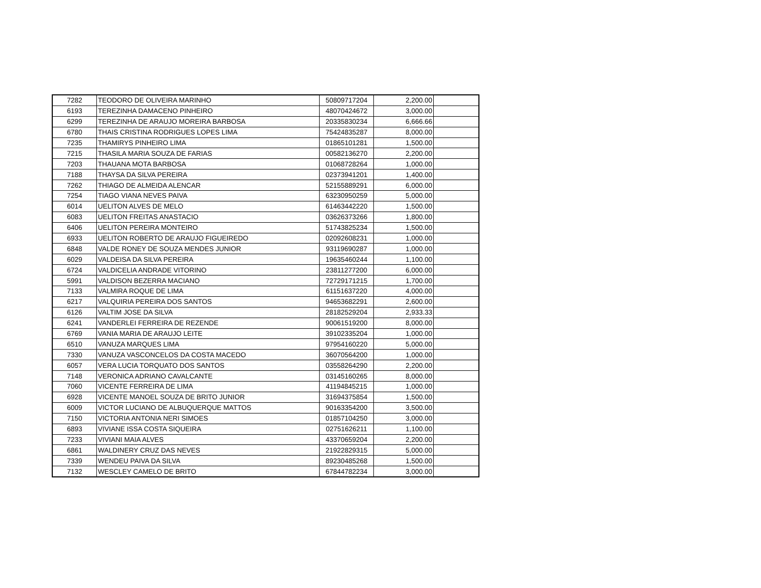| 7282 | TEODORO DE OLIVEIRA MARINHO | 50809717204 | 2,200.00 | |
| 6193 | TEREZINHA DAMACENO PINHEIRO | 48070424672 | 3,000.00 | |
| 6299 | TEREZINHA DE ARAUJO MOREIRA BARBOSA | 20335830234 | 6,666.66 | |
| 6780 | THAIS CRISTINA RODRIGUES LOPES LIMA | 75424835287 | 8,000.00 | |
| 7235 | THAMIRYS PINHEIRO LIMA | 01865101281 | 1,500.00 | |
| 7215 | THASILA MARIA SOUZA DE FARIAS | 00582136270 | 2,200.00 | |
| 7203 | THAUANA MOTA BARBOSA | 01068728264 | 1,000.00 | |
| 7188 | THAYSA DA SILVA PEREIRA | 02373941201 | 1,400.00 | |
| 7262 | THIAGO DE ALMEIDA ALENCAR | 52155889291 | 6,000.00 | |
| 7254 | TIAGO VIANA NEVES PAIVA | 63230950259 | 5,000.00 | |
| 6014 | UELITON ALVES DE MELO | 61463442220 | 1,500.00 | |
| 6083 | UELITON FREITAS ANASTACIO | 03626373266 | 1,800.00 | |
| 6406 | UELITON PEREIRA MONTEIRO | 51743825234 | 1,500.00 | |
| 6933 | UELITON ROBERTO DE ARAUJO FIGUEIREDO | 02092608231 | 1,000.00 | |
| 6848 | VALDE RONEY DE SOUZA MENDES JUNIOR | 93119690287 | 1,000.00 | |
| 6029 | VALDEISA DA SILVA PEREIRA | 19635460244 | 1,100.00 | |
| 6724 | VALDICELIA ANDRADE VITORINO | 23811277200 | 6,000.00 | |
| 5991 | VALDISON BEZERRA MACIANO | 72729171215 | 1,700.00 | |
| 7133 | VALMIRA ROQUE DE LIMA | 61151637220 | 4,000.00 | |
| 6217 | VALQUIRIA PEREIRA DOS SANTOS | 94653682291 | 2,600.00 | |
| 6126 | VALTIM JOSE DA SILVA | 28182529204 | 2,933.33 | |
| 6241 | VANDERLEI FERREIRA DE REZENDE | 90061519200 | 8,000.00 | |
| 6769 | VANIA MARIA DE ARAUJO LEITE | 39102335204 | 1,000.00 | |
| 6510 | VANUZA MARQUES LIMA | 97954160220 | 5,000.00 | |
| 7330 | VANUZA VASCONCELOS DA COSTA MACEDO | 36070564200 | 1,000.00 | |
| 6057 | VERA LUCIA TORQUATO DOS SANTOS | 03558264290 | 2,200.00 | |
| 7148 | VERONICA ADRIANO CAVALCANTE | 03145160265 | 8,000.00 | |
| 7060 | VICENTE FERREIRA DE LIMA | 41194845215 | 1,000.00 | |
| 6928 | VICENTE MANOEL SOUZA DE BRITO JUNIOR | 31694375854 | 1,500.00 | |
| 6009 | VICTOR LUCIANO DE ALBUQUERQUE MATTOS | 90163354200 | 3,500.00 | |
| 7150 | VICTORIA ANTONIA NERI SIMOES | 01857104250 | 3,000.00 | |
| 6893 | VIVIANE ISSA COSTA SIQUEIRA | 02751626211 | 1,100.00 | |
| 7233 | VIVIANI MAIA ALVES | 43370659204 | 2,200.00 | |
| 6861 | WALDINERY CRUZ DAS NEVES | 21922829315 | 5,000.00 | |
| 7339 | WENDEU PAIVA DA SILVA | 89230485268 | 1,500.00 | |
| 7132 | WESCLEY CAMELO DE BRITO | 67844782234 | 3,000.00 | |